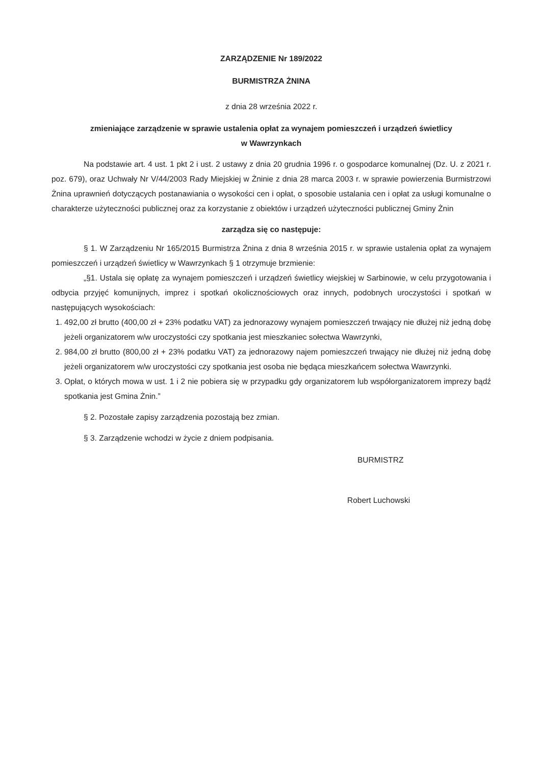ZARZĄDZENIE Nr 189/2022
BURMISTRZA ŻNINA
z dnia 28 września 2022 r.
zmieniające zarządzenie w sprawie ustalenia opłat za wynajem pomieszczeń i urządzeń świetlicy
w Wawrzynkach
Na podstawie art. 4 ust. 1 pkt 2 i ust. 2 ustawy z dnia 20 grudnia 1996 r. o gospodarce komunalnej (Dz. U. z 2021 r. poz. 679), oraz Uchwały Nr V/44/2003 Rady Miejskiej w Żninie z dnia 28 marca 2003 r. w sprawie powierzenia Burmistrzowi Żnina uprawnień dotyczących postanawiania o wysokości cen i opłat, o sposobie ustalania cen i opłat za usługi komunalne o charakterze użyteczności publicznej oraz za korzystanie z obiektów i urządzeń użyteczności publicznej Gminy Żnin
zarządza się co następuje:
§ 1. W Zarządzeniu Nr 165/2015 Burmistrza Żnina z dnia 8 września 2015 r. w sprawie ustalenia opłat za wynajem pomieszczeń i urządzeń świetlicy w Wawrzynkach § 1 otrzymuje brzmienie:
„§1. Ustala się opłatę za wynajem pomieszczeń i urządzeń świetlicy wiejskiej w Sarbinowie, w celu przygotowania i odbycia przyjęć komunijnych, imprez i spotkań okolicznościowych oraz innych, podobnych uroczystości i spotkań w następujących wysokościach:
1. 492,00 zł brutto (400,00 zł + 23% podatku VAT) za jednorazowy wynajem pomieszczeń trwający nie dłużej niż jedną dobę jeżeli organizatorem w/w uroczystości czy spotkania jest mieszkaniec sołectwa Wawrzynki,
2. 984,00 zł brutto (800,00 zł + 23% podatku VAT) za jednorazowy najem pomieszczeń trwający nie dłużej niż jedną dobę jeżeli organizatorem w/w uroczystości czy spotkania jest osoba nie będąca mieszkańcem sołectwa Wawrzynki.
3. Opłat, o których mowa w ust. 1 i 2 nie pobiera się w przypadku gdy organizatorem lub współorganizatorem imprezy bądź spotkania jest Gmina Żnin.”
§ 2. Pozostałe zapisy zarządzenia pozostają bez zmian.
§ 3. Zarządzenie wchodzi w życie z dniem podpisania.
BURMISTRZ
Robert Luchowski